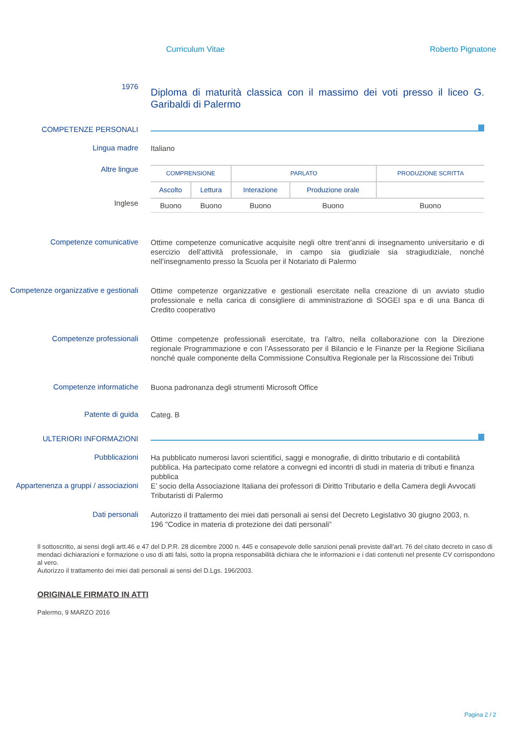Curriculum Vitae Roberto Pignatone
1976
Diploma di maturità classica con il massimo dei voti presso il liceo G. Garibaldi di Palermo
COMPETENZE PERSONALI
Lingua madre
Italiano
Altre lingue
Inglese
| COMPRENSIONE | | PARLATO | | PRODUZIONE SCRITTA |
| --- | --- | --- | --- | --- |
| Ascolto | Lettura | Interazione | Produzione orale | |
| Buono | Buono | Buono | Buono | Buono |
Competenze comunicative
Ottime competenze comunicative acquisite negli oltre trent’anni di insegnamento universitario e di esercizio dell’attività professionale, in campo sia giudiziale sia stragiudiziale, nonché nell’insegnamento presso la Scuola per il Notariato di Palermo
Competenze organizzative e gestionali
Ottime competenze organizzative e gestionali esercitate nella creazione di un avviato studio professionale e nella carica di consigliere di amministrazione di SOGEI spa e di una Banca di Credito cooperativo
Competenze professionali
Ottime competenze professionali esercitate, tra l’altro, nella collaborazione con la Direzione regionale Programmazione e con l’Assessorato per il Bilancio e le Finanze per la Regione Siciliana nonché quale componente della Commissione Consultiva Regionale per la Riscossione dei Tributi
Competenze informatiche
Buona padronanza degli strumenti Microsoft Office
Patente di guida
Categ. B
ULTERIORI INFORMAZIONI
Pubblicazioni
Ha pubblicato numerosi lavori scientifici, saggi e monografie, di diritto tributario e di contabilità pubblica. Ha partecipato come relatore a convegni ed incontri di studi in materia di tributi e finanza pubblica
Appartenenza a gruppi / associazioni
E’ socio della Associazione Italiana dei professori di Diritto Tributario e della Camera degli Avvocati Tributaristi di Palermo
Dati personali
Autorizzo il trattamento dei miei dati personali ai sensi del Decreto Legislativo 30 giugno 2003, n. 196 "Codice in materia di protezione dei dati personali”
Il sottoscritto, ai sensi degli artt.46 e 47 del D.P.R. 28 dicembre 2000 n. 445 e consapevole delle sanzioni penali previste dall’art. 76 del citato decreto in caso di mendaci dichiarazioni e formazione o uso di atti falsi, sotto la propria responsabilità dichiara che le informazioni e i dati contenuti nel presente CV corrispondono al vero.
Autorizzo il trattamento dei miei dati personali ai sensi del D.Lgs. 196/2003.
ORIGINALE FIRMATO IN ATTI
Palermo, 9 MARZO 2016
Pagina 2 / 2